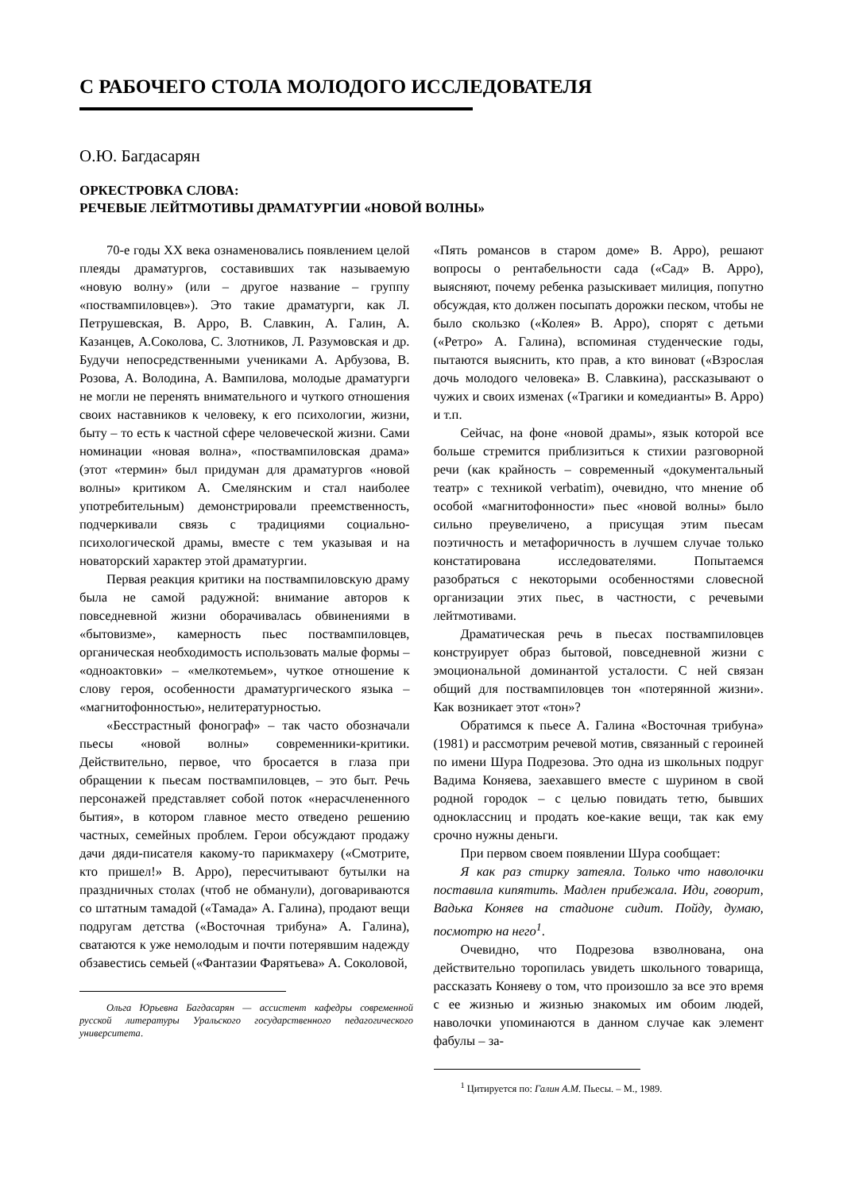С РАБОЧЕГО СТОЛА МОЛОДОГО ИССЛЕДОВАТЕЛЯ
О.Ю. Багдасарян
ОРКЕСТРОВКА СЛОВА:
РЕЧЕВЫЕ ЛЕЙТМОТИВЫ ДРАМАТУРГИИ «НОВОЙ ВОЛНЫ»
70-е годы XX века ознаменовались появлением целой плеяды драматургов, составивших так называемую «новую волну» (или – другое название – группу «поствампиловцев»). Это такие драматурги, как Л. Петрушевская, В. Арро, В. Славкин, А. Галин, А. Казанцев, А.Соколова, С. Злотников, Л. Разумовская и др. Будучи непосредственными учениками А. Арбузова, В. Розова, А. Володина, А. Вампилова, молодые драматурги не могли не перенять внимательного и чуткого отношения своих наставников к человеку, к его психологии, жизни, быту – то есть к частной сфере человеческой жизни. Сами номинации «новая волна», «поствампиловская драма» (этот «термин» был придуман для драматургов «новой волны» критиком А. Смелянским и стал наиболее употребительным) демонстрировали преемственность, подчеркивали связь с традициями социально-психологической драмы, вместе с тем указывая и на новаторский характер этой драматургии.
Первая реакция критики на поствампиловскую драму была не самой радужной: внимание авторов к повседневной жизни оборачивалась обвинениями в «бытовизме», камерность пьес поствампиловцев, органическая необходимость использовать малые формы – «одноактовки» – «мелкотемьем», чуткое отношение к слову героя, особенности драматургического языка – «магнитофонностью», нелитературностью.
«Бесстрастный фонограф» – так часто обозначали пьесы «новой волны» современники-критики. Действительно, первое, что бросается в глаза при обращении к пьесам поствампиловцев, – это быт. Речь персонажей представляет собой поток «нерасчлененного бытия», в котором главное место отведено решению частных, семейных проблем. Герои обсуждают продажу дачи дяди-писателя какому-то парикмахеру («Смотрите, кто пришел!» В. Арро), пересчитывают бутылки на праздничных столах (чтоб не обманули), договариваются со штатным тамадой («Тамада» А. Галина), продают вещи подругам детства («Восточная трибуна» А. Галина), сватаются к уже немолодым и почти потерявшим надежду обзавестись семьей («Фантазии Фарятьева» А. Соколовой,
Ольга Юрьевна Багдасарян — ассистент кафедры современной русской литературы Уральского государственного педагогического университета.
«Пять романсов в старом доме» В. Арро), решают вопросы о рентабельности сада («Сад» В. Арро), выясняют, почему ребенка разыскивает милиция, попутно обсуждая, кто должен посыпать дорожки песком, чтобы не было скользко («Колея» В. Арро), спорят с детьми («Ретро» А. Галина), вспоминая студенческие годы, пытаются выяснить, кто прав, а кто виноват («Взрослая дочь молодого человека» В. Славкина), рассказывают о чужих и своих изменах («Трагики и комедианты» В. Арро) и т.п.
Сейчас, на фоне «новой драмы», язык которой все больше стремится приблизиться к стихии разговорной речи (как крайность – современный «документальный театр» с техникой verbatim), очевидно, что мнение об особой «магнитофонности» пьес «новой волны» было сильно преувеличено, а присущая этим пьесам поэтичность и метафоричность в лучшем случае только констатирована исследователями. Попытаемся разобраться с некоторыми особенностями словесной организации этих пьес, в частности, с речевыми лейтмотивами.
Драматическая речь в пьесах поствампиловцев конструирует образ бытовой, повседневной жизни с эмоциональной доминантой усталости. С ней связан общий для поствампиловцев тон «потерянной жизни». Как возникает этот «тон»?
Обратимся к пьесе А. Галина «Восточная трибуна» (1981) и рассмотрим речевой мотив, связанный с героиней по имени Шура Подрезова. Это одна из школьных подруг Вадима Коняева, заехавшего вместе с шурином в свой родной городок – с целью повидать тетю, бывших одноклассниц и продать кое-какие вещи, так как ему срочно нужны деньги.
При первом своем появлении Шура сообщает:
Я как раз стирку затеяла. Только что наволочки поставила кипятить. Мадлен прибежала. Иди, говорит, Вадька Коняев на стадионе сидит. Пойду, думаю, посмотрю на него<sup>1</sup>.
Очевидно, что Подрезова взволнована, она действительно торопилась увидеть школьного товарища, рассказать Коняеву о том, что произошло за все это время с ее жизнью и жизнью знакомых им обоим людей, наволочки упоминаются в данном случае как элемент фабулы – за-
<sup>1</sup> Цитируется по: Галин А.М. Пьесы. – М., 1989.